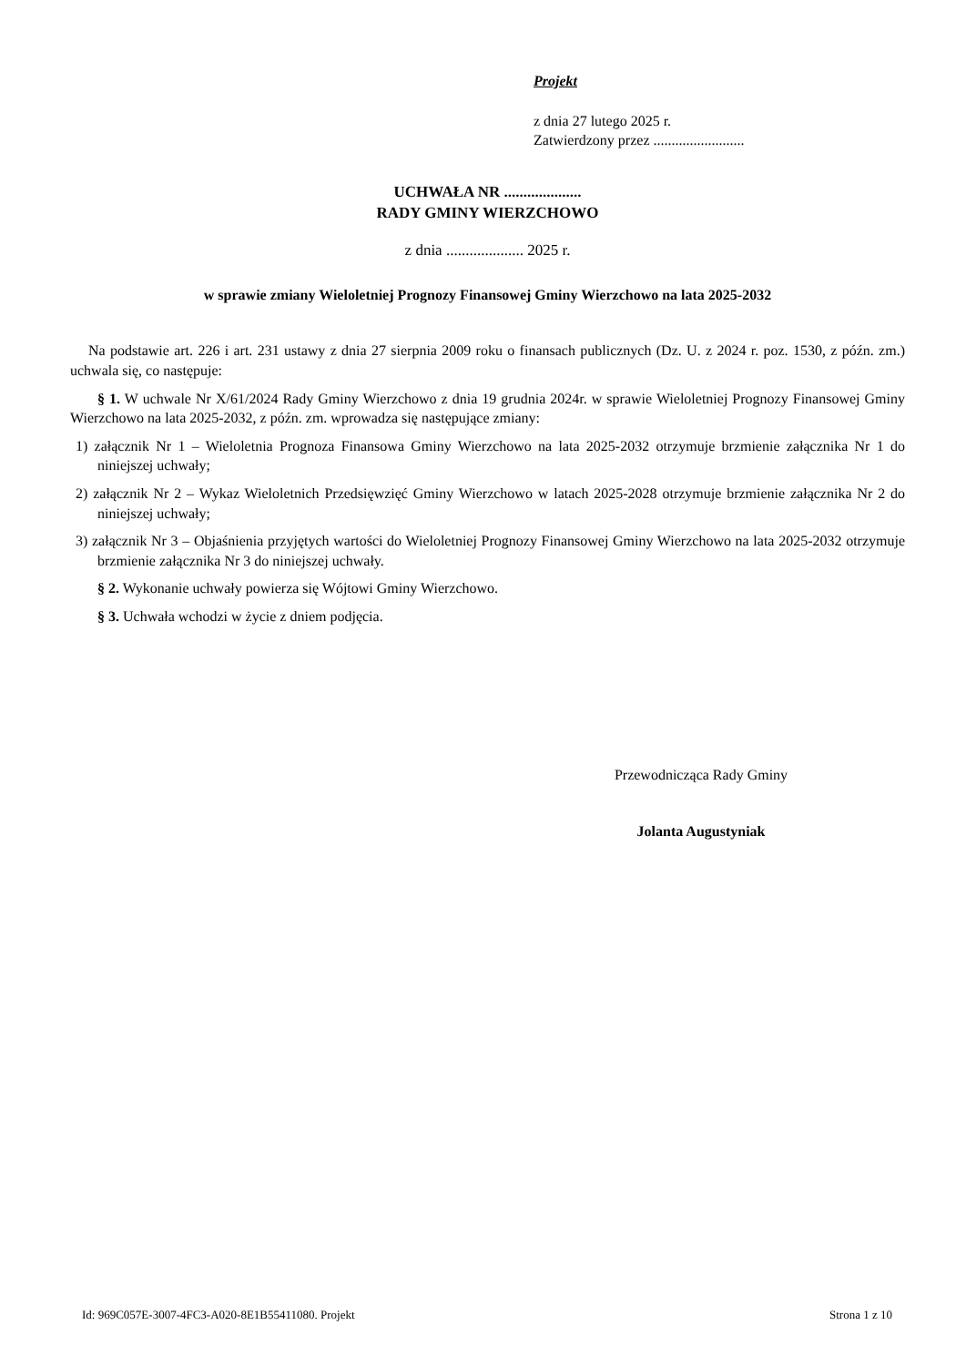Projekt
z dnia 27 lutego 2025 r.
Zatwierdzony przez .........................
UCHWAŁA NR ....................
RADY GMINY WIERZCHOWO
z dnia .................... 2025 r.
w sprawie zmiany Wieloletniej Prognozy Finansowej Gminy Wierzchowo na lata 2025-2032
Na podstawie art. 226 i art. 231 ustawy z dnia 27 sierpnia 2009 roku o finansach publicznych (Dz. U. z 2024 r. poz. 1530, z późn. zm.) uchwala się, co następuje:
§ 1. W uchwale Nr X/61/2024 Rady Gminy Wierzchowo z dnia 19 grudnia 2024r. w sprawie Wieloletniej Prognozy Finansowej Gminy Wierzchowo na lata 2025-2032, z późn. zm. wprowadza się następujące zmiany:
1) załącznik Nr 1 – Wieloletnia Prognoza Finansowa Gminy Wierzchowo na lata 2025-2032 otrzymuje brzmienie załącznika Nr 1 do niniejszej uchwały;
2) załącznik Nr 2 – Wykaz Wieloletnich Przedsięwzięć Gminy Wierzchowo w latach 2025-2028 otrzymuje brzmienie załącznika Nr 2 do niniejszej uchwały;
3) załącznik Nr 3 – Objaśnienia przyjętych wartości do Wieloletniej Prognozy Finansowej Gminy Wierzchowo na lata 2025-2032 otrzymuje brzmienie załącznika Nr 3 do niniejszej uchwały.
§ 2. Wykonanie uchwały powierza się Wójtowi Gminy Wierzchowo.
§ 3. Uchwała wchodzi w życie z dniem podjęcia.
Przewodnicząca Rady Gminy
Jolanta Augustyniak
Id: 969C057E-3007-4FC3-A020-8E1B55411080. Projekt Strona 1 z 10